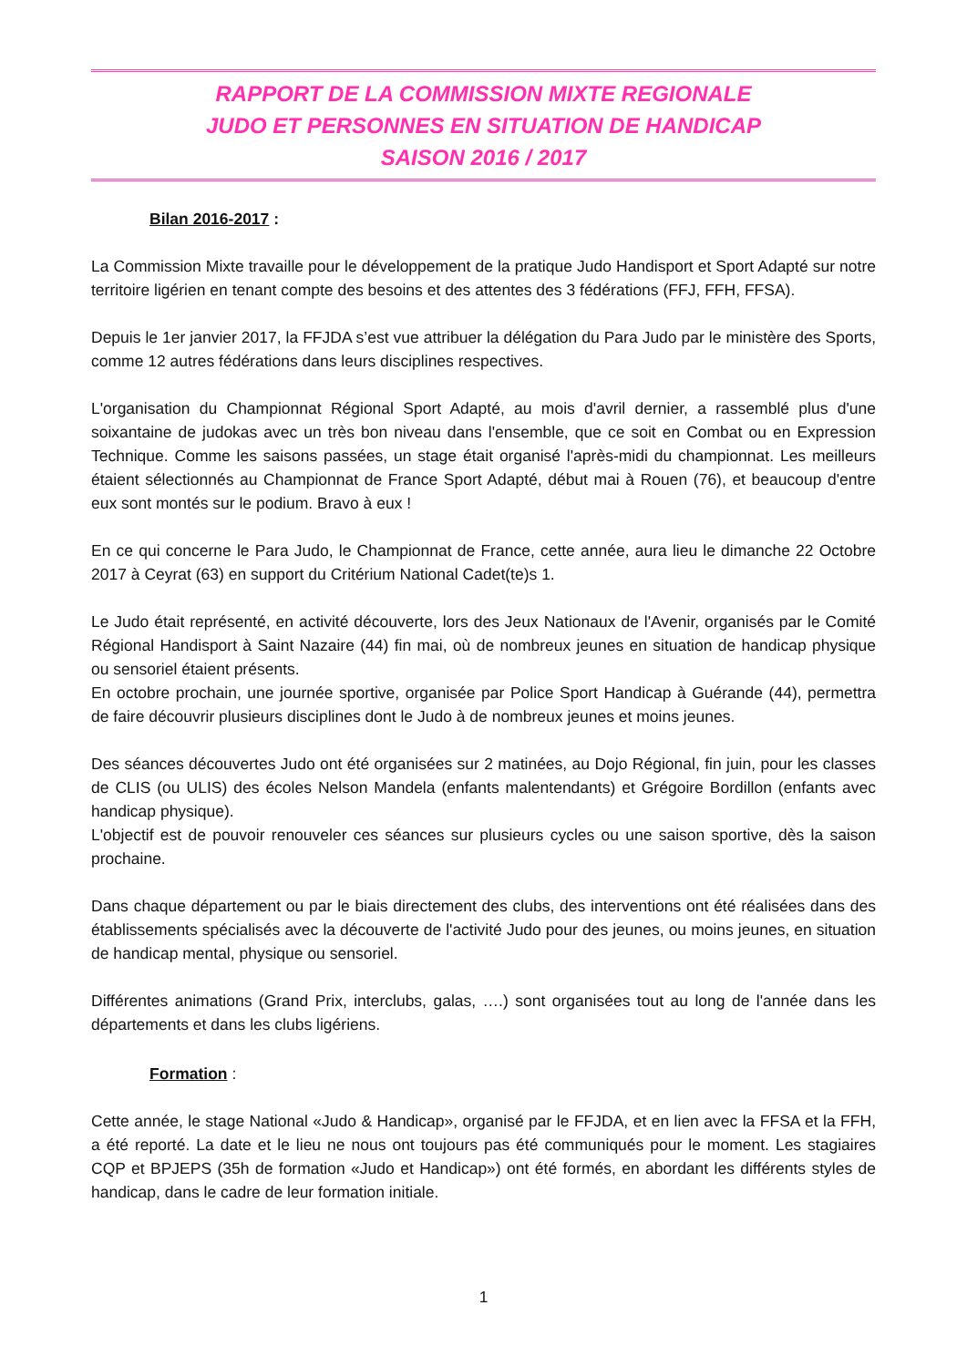RAPPORT DE LA COMMISSION MIXTE REGIONALE
JUDO ET PERSONNES EN SITUATION DE HANDICAP
SAISON 2016 / 2017
Bilan 2016-2017 :
La Commission Mixte travaille pour le développement de la pratique Judo Handisport et Sport Adapté sur notre territoire ligérien en tenant compte des besoins et des attentes des 3 fédérations (FFJ, FFH, FFSA).
Depuis le 1er janvier 2017, la FFJDA s’est vue attribuer la délégation du Para Judo par le ministère des Sports, comme 12 autres fédérations dans leurs disciplines respectives.
L'organisation du Championnat Régional Sport Adapté, au mois d'avril dernier, a rassemblé plus d'une soixantaine de judokas avec un très bon niveau dans l'ensemble, que ce soit en Combat ou en Expression Technique. Comme les saisons passées, un stage était organisé l'après-midi du championnat. Les meilleurs étaient sélectionnés au Championnat de France Sport Adapté, début mai à Rouen (76), et beaucoup d'entre eux sont montés sur le podium. Bravo à eux !
En ce qui concerne le Para Judo, le Championnat de France, cette année, aura lieu le dimanche 22 Octobre 2017 à Ceyrat (63) en support du Critérium National Cadet(te)s 1.
Le Judo était représenté, en activité découverte, lors des Jeux Nationaux de l'Avenir, organisés par le Comité Régional Handisport à Saint Nazaire (44) fin mai, où de nombreux jeunes en situation de handicap physique ou sensoriel étaient présents.
En octobre prochain, une journée sportive, organisée par Police Sport Handicap à Guérande (44), permettra de faire découvrir plusieurs disciplines dont le Judo à de nombreux jeunes et moins jeunes.
Des séances découvertes Judo ont été organisées sur 2 matinées, au Dojo Régional, fin juin, pour les classes de CLIS (ou ULIS) des écoles Nelson Mandela (enfants malentendants) et Grégoire Bordillon (enfants avec handicap physique).
L'objectif est de pouvoir renouveler ces séances sur plusieurs cycles ou une saison sportive, dès la saison prochaine.
Dans chaque département ou par le biais directement des clubs, des interventions ont été réalisées dans des établissements spécialisés avec la découverte de l'activité Judo pour des jeunes, ou moins jeunes, en situation de handicap mental, physique ou sensoriel.
Différentes animations (Grand Prix, interclubs, galas, ….) sont organisées tout au long de l'année dans les départements et dans les clubs ligériens.
Formation :
Cette année, le stage National «Judo & Handicap», organisé par le FFJDA, et en lien avec la FFSA et la FFH, a été reporté. La date et le lieu ne nous ont toujours pas été communiqués pour le moment. Les stagiaires CQP et BPJEPS (35h de formation «Judo et Handicap») ont été formés, en abordant les différents styles de handicap, dans le cadre de leur formation initiale.
1